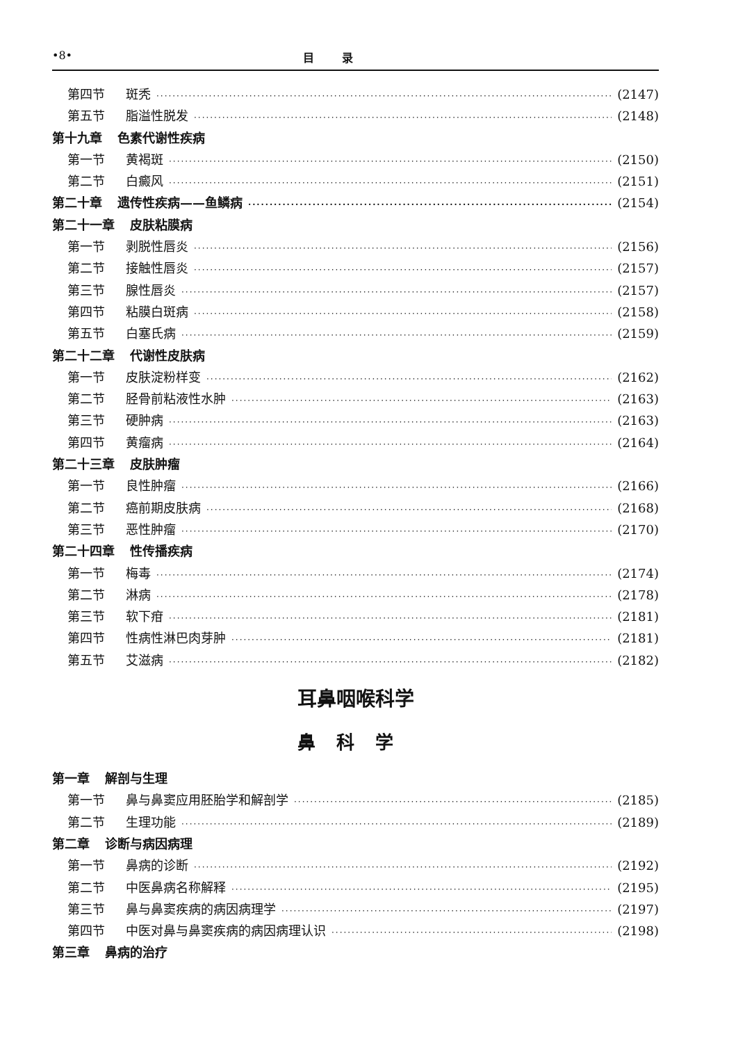•8• 目录
第四节 斑秃 (2147)
第五节 脂溢性脱发 (2148)
第十九章 色素代谢性疾病
第一节 黄褐斑 (2150)
第二节 白癜风 (2151)
第二十章 遗传性疾病——鱼鳞病 (2154)
第二十一章 皮肤粘膜病
第一节 剥脱性唇炎 (2156)
第二节 接触性唇炎 (2157)
第三节 腺性唇炎 (2157)
第四节 粘膜白斑病 (2158)
第五节 白塞氏病 (2159)
第二十二章 代谢性皮肤病
第一节 皮肤淀粉样变 (2162)
第二节 胫骨前粘液性水肿 (2163)
第三节 硬肿病 (2163)
第四节 黄瘤病 (2164)
第二十三章 皮肤肿瘤
第一节 良性肿瘤 (2166)
第二节 癌前期皮肤病 (2168)
第三节 恶性肿瘤 (2170)
第二十四章 性传播疾病
第一节 梅毒 (2174)
第二节 淋病 (2178)
第三节 软下疳 (2181)
第四节 性病性淋巴肉芽肿 (2181)
第五节 艾滋病 (2182)
耳鼻咽喉科学
鼻科学
第一章 解剖与生理
第一节 鼻与鼻窦应用胚胎学和解剖学 (2185)
第二节 生理功能 (2189)
第二章 诊断与病因病理
第一节 鼻病的诊断 (2192)
第二节 中医鼻病名称解释 (2195)
第三节 鼻与鼻窦疾病的病因病理学 (2197)
第四节 中医对鼻与鼻窦疾病的病因病理认识 (2198)
第三章 鼻病的治疗